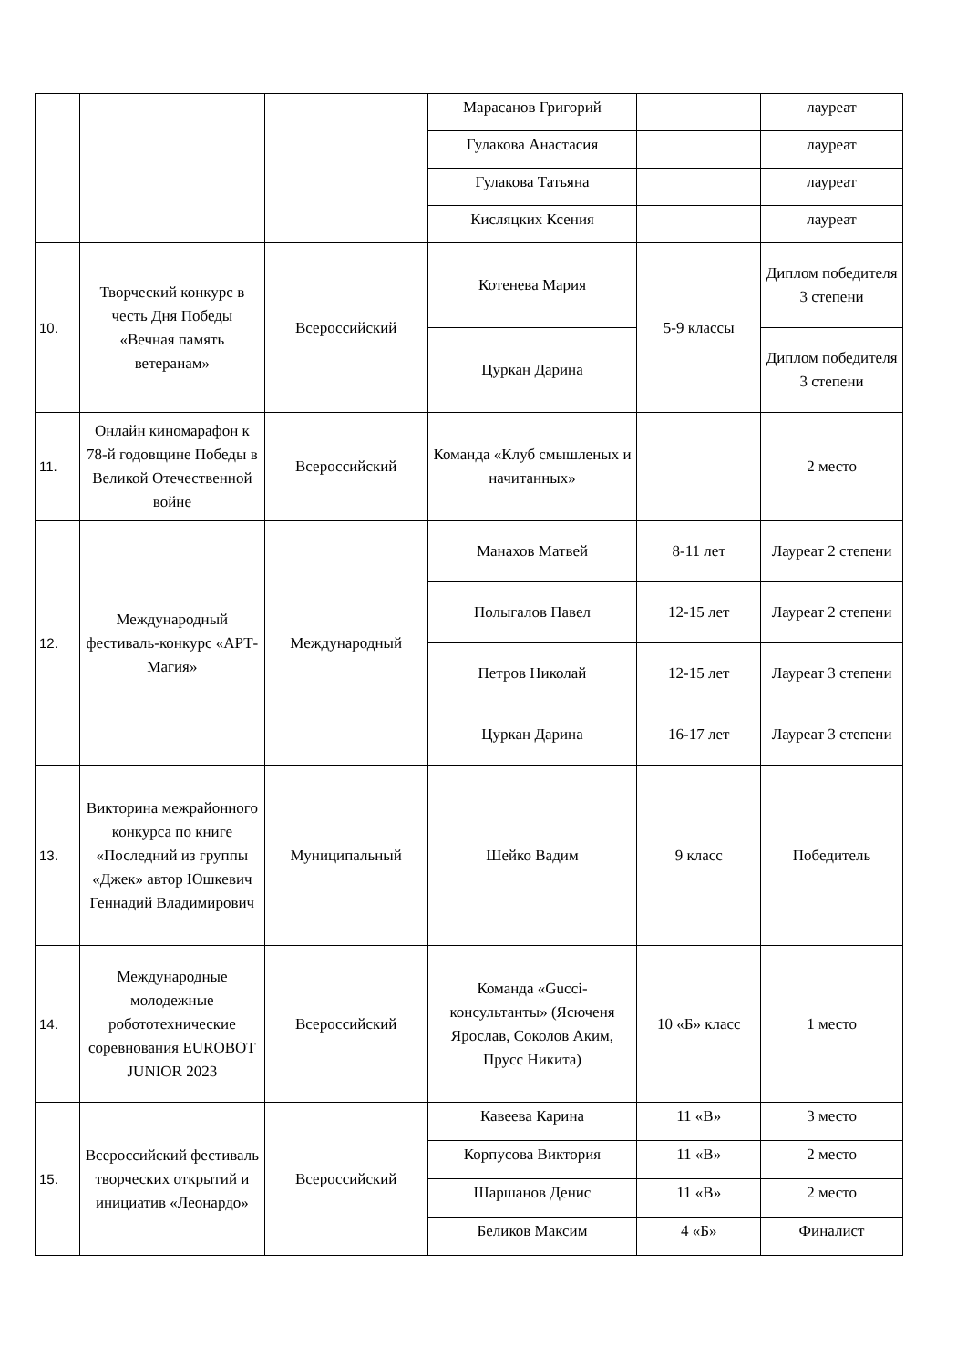| | | | Марасанов Григорий | | лауреат |
| | | | Гулакова Анастасия | | лауреат |
| | | | Гулакова Татьяна | | лауреат |
| | | | Кисляцких Ксения | | лауреат |
| 10. | Творческий конкурс в честь Дня Победы «Вечная память ветеранам» | Всероссийский | Котенева Мария | 5-9 классы | Диплом победителя 3 степени |
| | | | Цуркан Дарина | | Диплом победителя 3 степени |
| 11. | Онлайн киномарафон к 78-й годовщине Победы в Великой Отечественной войне | Всероссийский | Команда «Клуб смышленых и начитанных» | | 2 место |
| 12. | Международный фестиваль-конкурс «АРТ-Магия» | Международный | Манахов Матвей | 8-11 лет | Лауреат 2 степени |
| | | | Полыгалов Павел | 12-15 лет | Лауреат 2 степени |
| | | | Петров Николай | 12-15 лет | Лауреат 3 степени |
| | | | Цуркан Дарина | 16-17 лет | Лауреат 3 степени |
| 13. | Викторина межрайонного конкурса по книге «Последний из группы «Джек» автор Юшкевич Геннадий Владимирович | Муниципальный | Шейко Вадим | 9 класс | Победитель |
| 14. | Международные молодежные робототехнические соревнования EUROBOT JUNIOR 2023 | Всероссийский | Команда «Gucci-консультанты» (Ясюченя Ярослав, Соколов Аким, Прусс Никита) | 10 «Б» класс | 1 место |
| 15. | Всероссийский фестиваль творческих открытий и инициатив «Леонардо» | Всероссийский | Кавеева Карина | 11 «В» | 3 место |
| | | | Корпусова Виктория | 11 «В» | 2 место |
| | | | Шаршанов Денис | 11 «В» | 2 место |
| | | | Беликов Максим | 4 «Б» | Финалист |